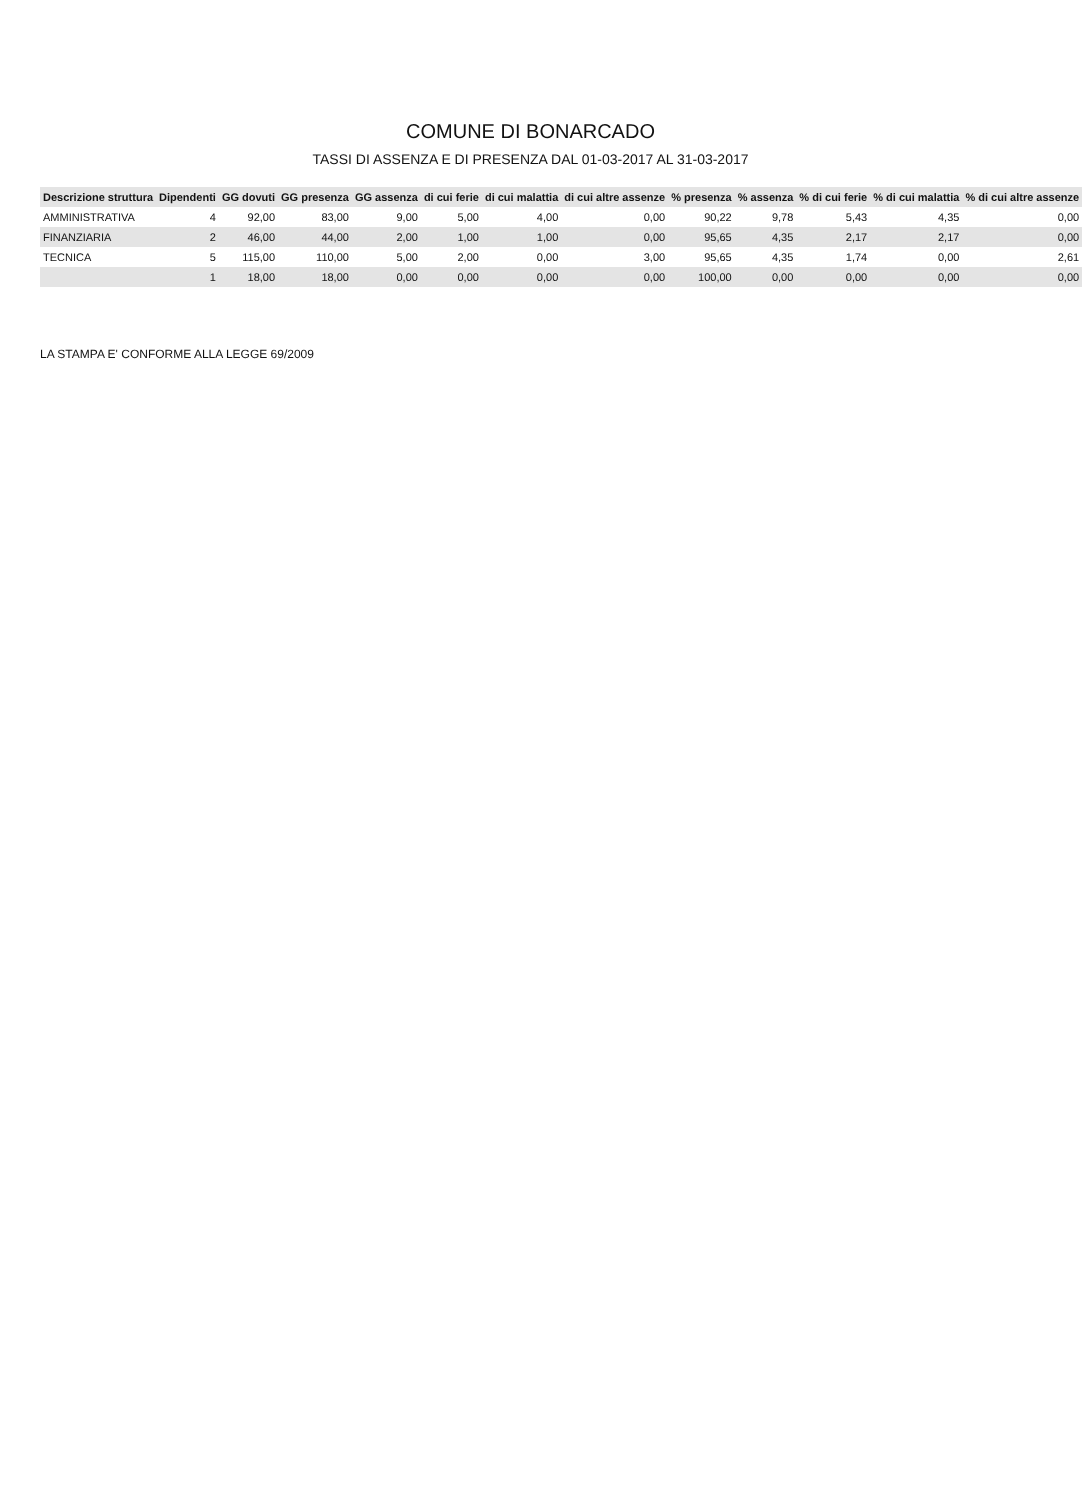COMUNE DI BONARCADO
TASSI DI ASSENZA E DI PRESENZA DAL 01-03-2017 AL 31-03-2017
| Descrizione struttura | Dipendenti | GG dovuti | GG presenza | GG assenza | di cui ferie | di cui malattia | di cui altre assenze | % presenza | % assenza | % di cui ferie | % di cui malattia | % di cui altre assenze |
| --- | --- | --- | --- | --- | --- | --- | --- | --- | --- | --- | --- | --- |
| AMMINISTRATIVA | 4 | 92,00 | 83,00 | 9,00 | 5,00 | 4,00 | 0,00 | 90,22 | 9,78 | 5,43 | 4,35 | 0,00 |
| FINANZIARIA | 2 | 46,00 | 44,00 | 2,00 | 1,00 | 1,00 | 0,00 | 95,65 | 4,35 | 2,17 | 2,17 | 0,00 |
| TECNICA | 5 | 115,00 | 110,00 | 5,00 | 2,00 | 0,00 | 3,00 | 95,65 | 4,35 | 1,74 | 0,00 | 2,61 |
| | 1 | 18,00 | 18,00 | 0,00 | 0,00 | 0,00 | 0,00 | 100,00 | 0,00 | 0,00 | 0,00 | 0,00 |
LA STAMPA E' CONFORME ALLA LEGGE 69/2009